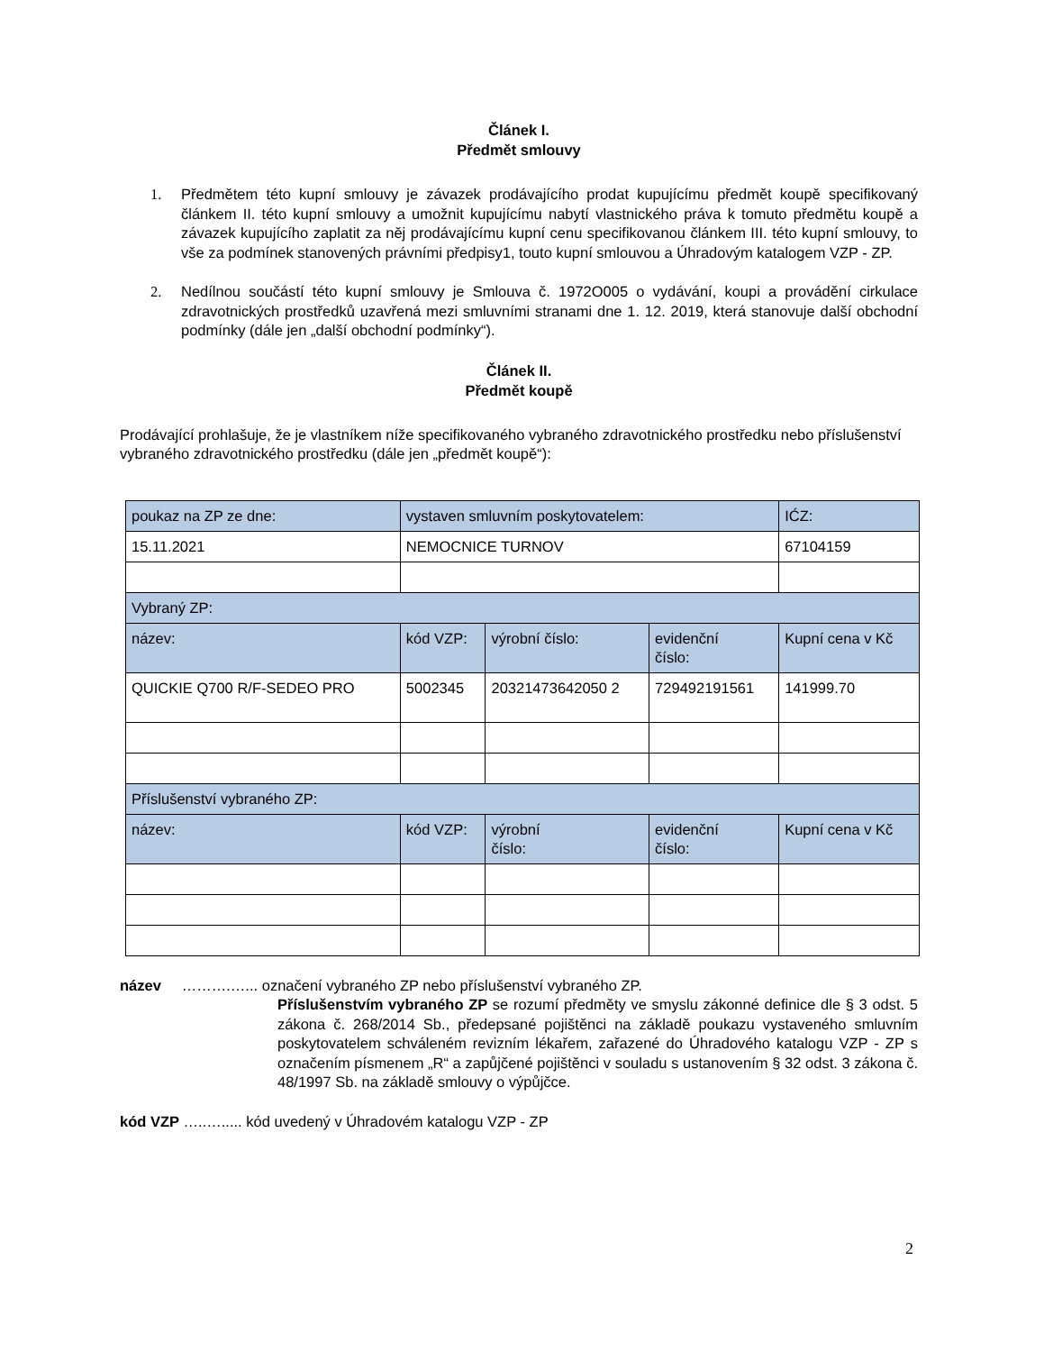Článek I.
Předmět smlouvy
1. Předmětem této kupní smlouvy je závazek prodávajícího prodat kupujícímu předmět koupě specifikovaný článkem II. této kupní smlouvy a umožnit kupujícímu nabytí vlastnického práva k tomuto předmětu koupě a závazek kupujícího zaplatit za něj prodávajícímu kupní cenu specifikovanou článkem III. této kupní smlouvy, to vše za podmínek stanovených právními předpisy1, touto kupní smlouvou a Úhradovým katalogem VZP - ZP.
2. Nedílnou součástí této kupní smlouvy je Smlouva č. 1972O005 o vydávání, koupi a provádění cirkulace zdravotnických prostředků uzavřená mezi smluvními stranami dne 1. 12. 2019, která stanovuje další obchodní podmínky (dále jen „další obchodní podmínky“).
Článek II.
Předmět koupě
Prodávající prohlašuje, že je vlastníkem níže specifikovaného vybraného zdravotnického prostředku nebo příslušenství vybraného zdravotnického prostředku (dále jen „předmět koupě“):
| poukaz na ZP ze dne: | vystaven smluvním poskytovatelem: | | | | IĆZ: |
| 15.11.2021 | NEMOCNICE TURNOV | | | | 67104159 |
| Vybraný ZP: | | | | | |
| název: | | kód VZP: | výrobní číslo: | evidenční číslo: | Kupní cena v Kč |
| QUICKIE Q700 R/F-SEDEO PRO | | 5002345 | 20321473642050 2 | 729492191561 | 141999.70 |
| Příslušenství vybraného ZP: | | | | | |
| název: | | kód VZP: | výrobní číslo: | evidenční číslo: | Kupní cena v Kč |
název ……….…... označení vybraného ZP nebo příslušenství vybraného ZP.
Příslušenstvím vybraného ZP se rozumí předměty ve smyslu zákonné definice dle § 3 odst. 5 zákona č. 268/2014 Sb., předepsané pojištěnci na základě poukazu vystaveného smluvním poskytovatelem schváleném revizním lékařem, zařazené do Úhradového katalogu VZP - ZP s označením písmenem „R“ a zapůjčené pojištěnci v souladu s ustanovením § 32 odst. 3 zákona č. 48/1997 Sb. na základě smlouvy o výpůjčce.
kód VZP …..…..... kód uvedený v Úhradovém katalogu VZP - ZP
2